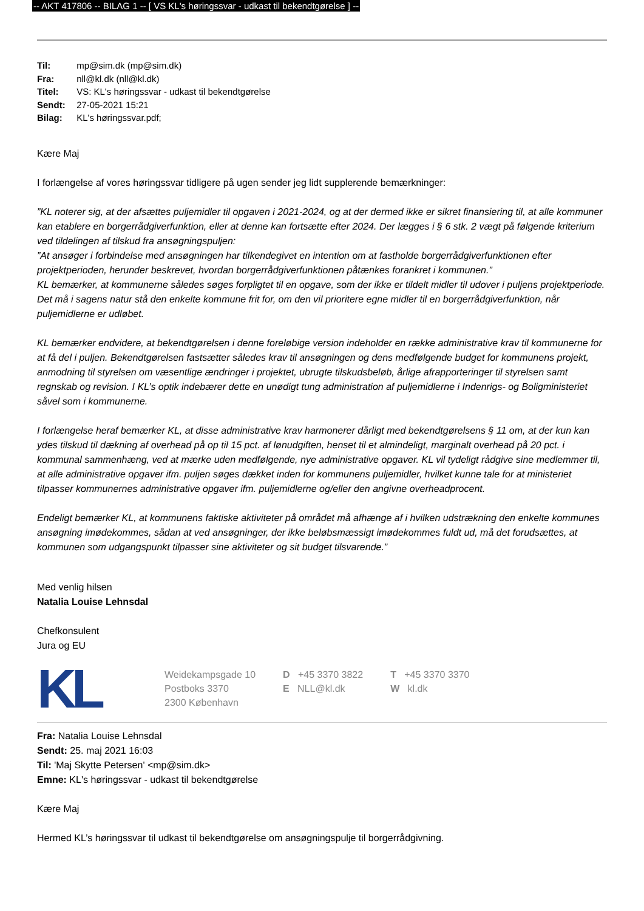-- AKT 417806 -- BILAG 1 -- [ VS KL's høringssvar - udkast til bekendtgørelse ] --
Til: mp@sim.dk (mp@sim.dk)
Fra: nll@kl.dk (nll@kl.dk)
Titel: VS: KL's høringssvar - udkast til bekendtgørelse
Sendt: 27-05-2021 15:21
Bilag: KL's høringssvar.pdf;
Kære Maj
I forlængelse af vores høringssvar tidligere på ugen sender jeg lidt supplerende bemærkninger:
”KL noterer sig, at der afsættes puljemidler til opgaven i 2021-2024, og at der dermed ikke er sikret finansiering til, at alle kommuner kan etablere en borgerrådgiverfunktion, eller at denne kan fortsætte efter 2024. Der lægges i § 6 stk. 2 vægt på følgende kriterium ved tildelingen af tilskud fra ansøgningspuljen:
”At ansøger i forbindelse med ansøgningen har tilkendegivet en intention om at fastholde borgerrådgiverfunktionen efter projektperioden, herunder beskrevet, hvordan borgerrådgiverfunktionen påtænkes forankret i kommunen.”
KL bemærker, at kommunerne således søges forpligtet til en opgave, som der ikke er tildelt midler til udover i puljens projektperiode. Det må i sagens natur stå den enkelte kommune frit for, om den vil prioritere egne midler til en borgerrådgiverfunktion, når puljemidlerne er udløbet.
KL bemærker endvidere, at bekendtgørelsen i denne foreløbige version indeholder en række administrative krav til kommunerne for at få del i puljen. Bekendtgørelsen fastsætter således krav til ansøgningen og dens medfølgende budget for kommunens projekt, anmodning til styrelsen om væsentlige ændringer i projektet, ubrugte tilskudsbeløb, årlige afrapporteringer til styrelsen samt regnskab og revision. I KL’s optik indebærer dette en unødigt tung administration af puljemidlerne i Indenrigs- og Boligministeriet såvel som i kommunerne.
I forlængelse heraf bemærker KL, at disse administrative krav harmonerer dårligt med bekendtgørelsens § 11 om, at der kun kan ydes tilskud til dækning af overhead på op til 15 pct. af lønudgiften, henset til et almindeligt, marginalt overhead på 20 pct. i kommunal sammenhæng, ved at mærke uden medfølgende, nye administrative opgaver. KL vil tydeligt rådgive sine medlemmer til, at alle administrative opgaver ifm. puljen søges dækket inden for kommunens puljemidler, hvilket kunne tale for at ministeriet tilpasser kommunernes administrative opgaver ifm. puljemidlerne og/eller den angivne overheadprocent.
Endeligt bemærker KL, at kommunens faktiske aktiviteter på området må afhænge af i hvilken udstrækning den enkelte kommunes ansøgning imødekommes, sådan at ved ansøgninger, der ikke beløbsmæssigt imødekommes fuldt ud, må det forudsættes, at kommunen som udgangspunkt tilpasser sine aktiviteter og sit budget tilsvarende.”
Med venlig hilsen
Natalia Louise Lehnsdal
Chefkonsulent
Jura og EU
KL
Weidekampsgade 10
Postboks 3370
2300 København
D +45 3370 3822
E NLL@kl.dk
T +45 3370 3370
W kl.dk
Fra: Natalia Louise Lehnsdal
Sendt: 25. maj 2021 16:03
Til: 'Maj Skytte Petersen' <mp@sim.dk>
Emne: KL's høringssvar - udkast til bekendtgørelse
Kære Maj
Hermed KL’s høringssvar til udkast til bekendtgørelse om ansøgningspulje til borgerrådgivning.